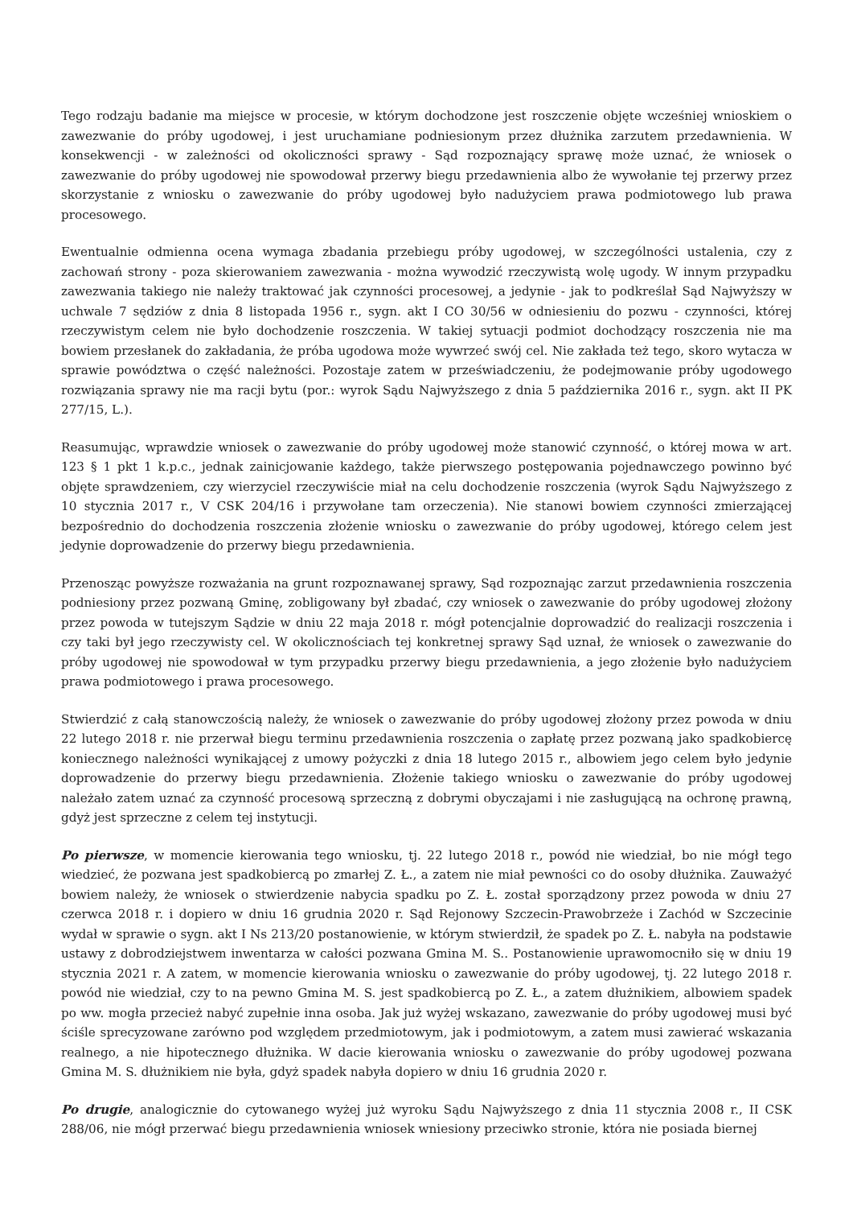Tego rodzaju badanie ma miejsce w procesie, w którym dochodzone jest roszczenie objęte wcześniej wnioskiem o zawezwanie do próby ugodowej, i jest uruchamiane podniesionym przez dłużnika zarzutem przedawnienia. W konsekwencji - w zależności od okoliczności sprawy - Sąd rozpoznający sprawę może uznać, że wniosek o zawezwanie do próby ugodowej nie spowodował przerwy biegu przedawnienia albo że wywołanie tej przerwy przez skorzystanie z wniosku o zawezwanie do próby ugodowej było nadużyciem prawa podmiotowego lub prawa procesowego.
Ewentualnie odmienna ocena wymaga zbadania przebiegu próby ugodowej, w szczególności ustalenia, czy z zachowań strony - poza skierowaniem zawezwania - można wywodzić rzeczywistą wolę ugody. W innym przypadku zawezwania takiego nie należy traktować jak czynności procesowej, a jedynie - jak to podkreślał Sąd Najwyższy w uchwale 7 sędziów z dnia 8 listopada 1956 r., sygn. akt I CO 30/56 w odniesieniu do pozwu - czynności, której rzeczywistym celem nie było dochodzenie roszczenia. W takiej sytuacji podmiot dochodzący roszczenia nie ma bowiem przesłanek do zakładania, że próba ugodowa może wywrzeć swój cel. Nie zakłada też tego, skoro wytacza w sprawie powództwa o część należności. Pozostaje zatem w przeświadczeniu, że podejmowanie próby ugodowego rozwiązania sprawy nie ma racji bytu (por.: wyrok Sądu Najwyższego z dnia 5 października 2016 r., sygn. akt II PK 277/15, L.).
Reasumując, wprawdzie wniosek o zawezwanie do próby ugodowej może stanowić czynność, o której mowa w art. 123 § 1 pkt 1 k.p.c., jednak zainicjowanie każdego, także pierwszego postępowania pojednawczego powinno być objęte sprawdzeniem, czy wierzyciel rzeczywiście miał na celu dochodzenie roszczenia (wyrok Sądu Najwyższego z 10 stycznia 2017 r., V CSK 204/16 i przywołane tam orzeczenia). Nie stanowi bowiem czynności zmierzającej bezpośrednio do dochodzenia roszczenia złożenie wniosku o zawezwanie do próby ugodowej, którego celem jest jedynie doprowadzenie do przerwy biegu przedawnienia.
Przenosząc powyższe rozważania na grunt rozpoznawanej sprawy, Sąd rozpoznając zarzut przedawnienia roszczenia podniesiony przez pozwaną Gminę, zobligowany był zbadać, czy wniosek o zawezwanie do próby ugodowej złożony przez powoda w tutejszym Sądzie w dniu 22 maja 2018 r. mógł potencjalnie doprowadzić do realizacji roszczenia i czy taki był jego rzeczywisty cel. W okolicznościach tej konkretnej sprawy Sąd uznał, że wniosek o zawezwanie do próby ugodowej nie spowodował w tym przypadku przerwy biegu przedawnienia, a jego złożenie było nadużyciem prawa podmiotowego i prawa procesowego.
Stwierdzić z całą stanowczością należy, że wniosek o zawezwanie do próby ugodowej złożony przez powoda w dniu 22 lutego 2018 r. nie przerwał biegu terminu przedawnienia roszczenia o zapłatę przez pozwaną jako spadkobiercę koniecznego należności wynikającej z umowy pożyczki z dnia 18 lutego 2015 r., albowiem jego celem było jedynie doprowadzenie do przerwy biegu przedawnienia. Złożenie takiego wniosku o zawezwanie do próby ugodowej należało zatem uznać za czynność procesową sprzeczną z dobrymi obyczajami i nie zasługującą na ochronę prawną, gdyż jest sprzeczne z celem tej instytucji.
Po pierwsze, w momencie kierowania tego wniosku, tj. 22 lutego 2018 r., powód nie wiedział, bo nie mógł tego wiedzieć, że pozwana jest spadkobiercą po zmarłej Z. Ł., a zatem nie miał pewności co do osoby dłużnika. Zauważyć bowiem należy, że wniosek o stwierdzenie nabycia spadku po Z. Ł. został sporządzony przez powoda w dniu 27 czerwca 2018 r. i dopiero w dniu 16 grudnia 2020 r. Sąd Rejonowy Szczecin-Prawobrzeże i Zachód w Szczecinie wydał w sprawie o sygn. akt I Ns 213/20 postanowienie, w którym stwierdził, że spadek po Z. Ł. nabyła na podstawie ustawy z dobrodziejstwem inwentarza w całości pozwana Gmina M. S.. Postanowienie uprawomocniło się w dniu 19 stycznia 2021 r. A zatem, w momencie kierowania wniosku o zawezwanie do próby ugodowej, tj. 22 lutego 2018 r. powód nie wiedział, czy to na pewno Gmina M. S. jest spadkobiercą po Z. Ł., a zatem dłużnikiem, albowiem spadek po ww. mogła przecież nabyć zupełnie inna osoba. Jak już wyżej wskazano, zawezwanie do próby ugodowej musi być ściśle sprecyzowane zarówno pod względem przedmiotowym, jak i podmiotowym, a zatem musi zawierać wskazania realnego, a nie hipotecznego dłużnika. W dacie kierowania wniosku o zawezwanie do próby ugodowej pozwana Gmina M. S. dłużnikiem nie była, gdyż spadek nabyła dopiero w dniu 16 grudnia 2020 r.
Po drugie, analogicznie do cytowanego wyżej już wyroku Sądu Najwyższego z dnia 11 stycznia 2008 r., II CSK 288/06, nie mógł przerwać biegu przedawnienia wniosek wniesiony przeciwko stronie, która nie posiada biernej